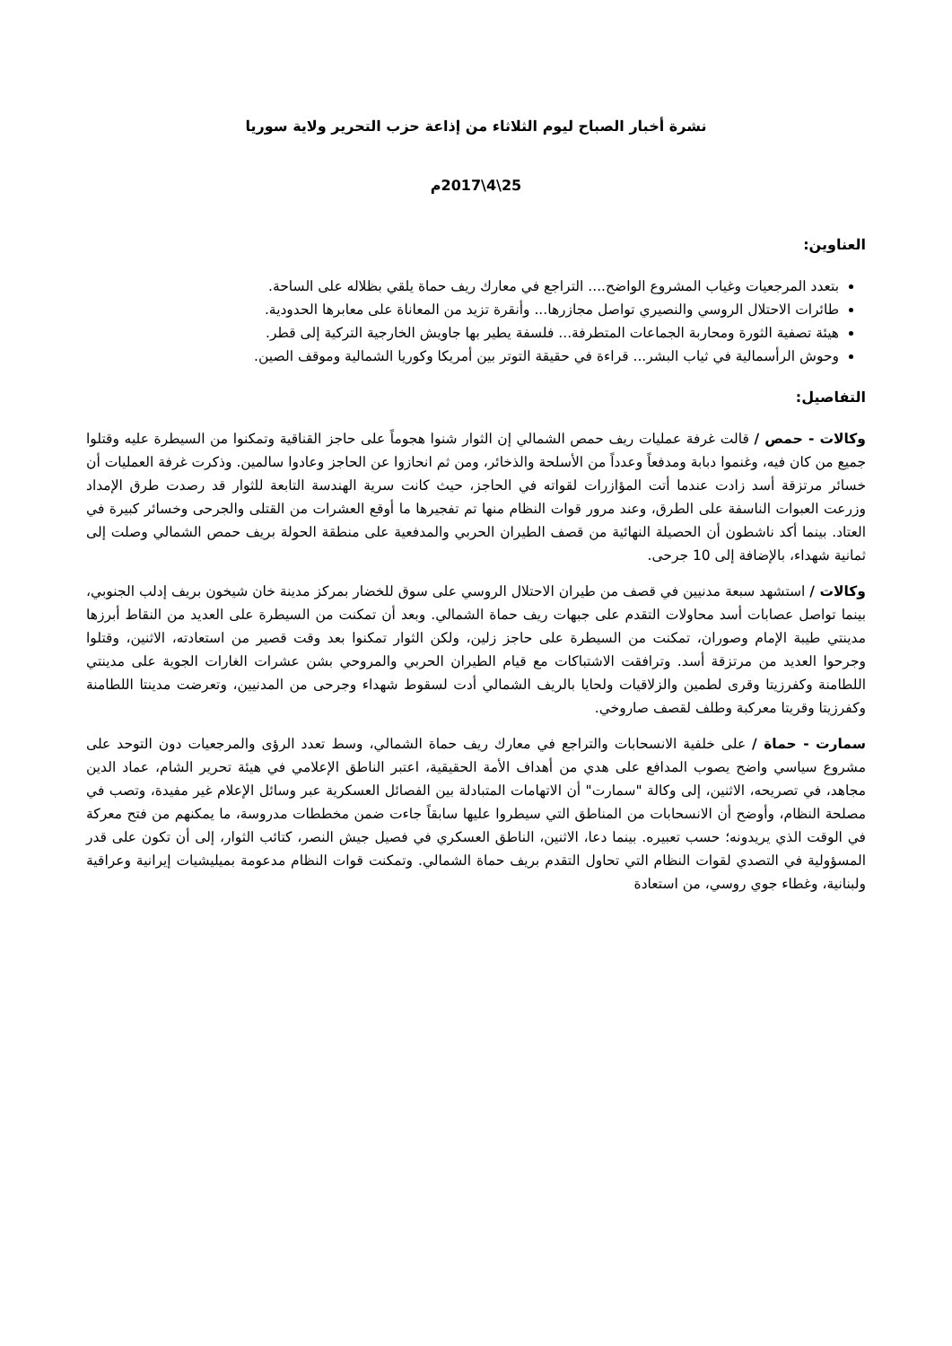نشرة أخبار الصباح ليوم الثلاثاء من إذاعة حزب التحرير ولاية سوريا
25\4\2017م
العناوين:
بتعدد المرجعيات وغياب المشروع الواضح.... التراجع في معارك ريف حماة يلقي بظلاله على الساحة.
طائرات الاحتلال الروسي والنصيري تواصل مجازرها... وأنقرة تزيد من المعاناة على معابرها الحدودية.
هيئة تصفية الثورة ومحاربة الجماعات المتطرفة... فلسفة يطير بها جاويش الخارجية التركية إلى قطر.
وحوش الرأسمالية في ثياب البشر... قراءة في حقيقة التوتر بين أمريكا وكوريا الشمالية وموقف الصين.
التفاصيل:
وكالات - حمص / قالت غرفة عمليات ريف حمص الشمالي إن الثوار شنوا هجوماً على حاجز القناقية وتمكنوا من السيطرة عليه وقتلوا جميع من كان فيه، وغنموا دبابة ومدفعاً وعدداً من الأسلحة والذخائر، ومن ثم انحازوا عن الحاجز وعادوا سالمين. وذكرت غرفة العمليات أن خسائر مرتزقة أسد زادت عندما أتت المؤازرات لقواته في الحاجز، حيث كانت سرية الهندسة التابعة للثوار قد رصدت طرق الإمداد وزرعت العبوات الناسفة على الطرق، وعند مرور قوات النظام منها تم تفجيرها ما أوقع العشرات من القتلى والجرحى وخسائر كبيرة في العتاد. بينما أكد ناشطون أن الحصيلة النهائية من قصف الطيران الحربي والمدفعية على منطقة الحولة بريف حمص الشمالي وصلت إلى ثمانية شهداء، بالإضافة إلى 10 جرحى.
وكالات / استشهد سبعة مدنيين في قصف من طيران الاحتلال الروسي على سوق للخضار بمركز مدينة خان شيخون بريف إدلب الجنوبي، بينما تواصل عصابات أسد محاولات التقدم على جبهات ريف حماة الشمالي. وبعد أن تمكنت من السيطرة على العديد من النقاط أبرزها مدينتي طيبة الإمام وصوران، تمكنت من السيطرة على حاجز زلين، ولكن الثوار تمكنوا بعد وقت قصير من استعادته، الاثنين، وقتلوا وجرحوا العديد من مرتزقة أسد. وترافقت الاشتباكات مع قيام الطيران الحربي والمروحي بشن عشرات الغارات الجوية على مدينتي اللطامنة وكفرزيتا وقرى لطمين والزلاقيات ولحايا بالريف الشمالي أدت لسقوط شهداء وجرحى من المدنيين، وتعرضت مدينتا اللطامنة وكفرزيتا وقريتا معركبة وطلف لقصف صاروخي.
سمارت - حماة / على خلفية الانسحابات والتراجع في معارك ريف حماة الشمالي، وسط تعدد الرؤى والمرجعيات دون التوحد على مشروع سياسي واضح يصوب المدافع على هدي من أهداف الأمة الحقيقية، اعتبر الناطق الإعلامي في هيئة تحرير الشام، عماد الدين مجاهد، في تصريحه، الاثنين، إلى وكالة "سمارت" أن الاتهامات المتبادلة بين الفصائل العسكرية عبر وسائل الإعلام غير مفيدة، وتصب في مصلحة النظام، وأوضح أن الانسحابات من المناطق التي سيطروا عليها سابقاً جاءت ضمن مخططات مدروسة، ما يمكنهم من فتح معركة في الوقت الذي يريدونه؛ حسب تعبيره. بينما دعا، الاثنين، الناطق العسكري في فصيل جيش النصر، كتائب الثوار، إلى أن تكون على قدر المسؤولية في التصدي لقوات النظام التي تحاول التقدم بريف حماة الشمالي. وتمكنت قوات النظام مدعومة بميليشيات إيرانية وعراقية ولبنانية، وغطاء جوي روسي، من استعادة